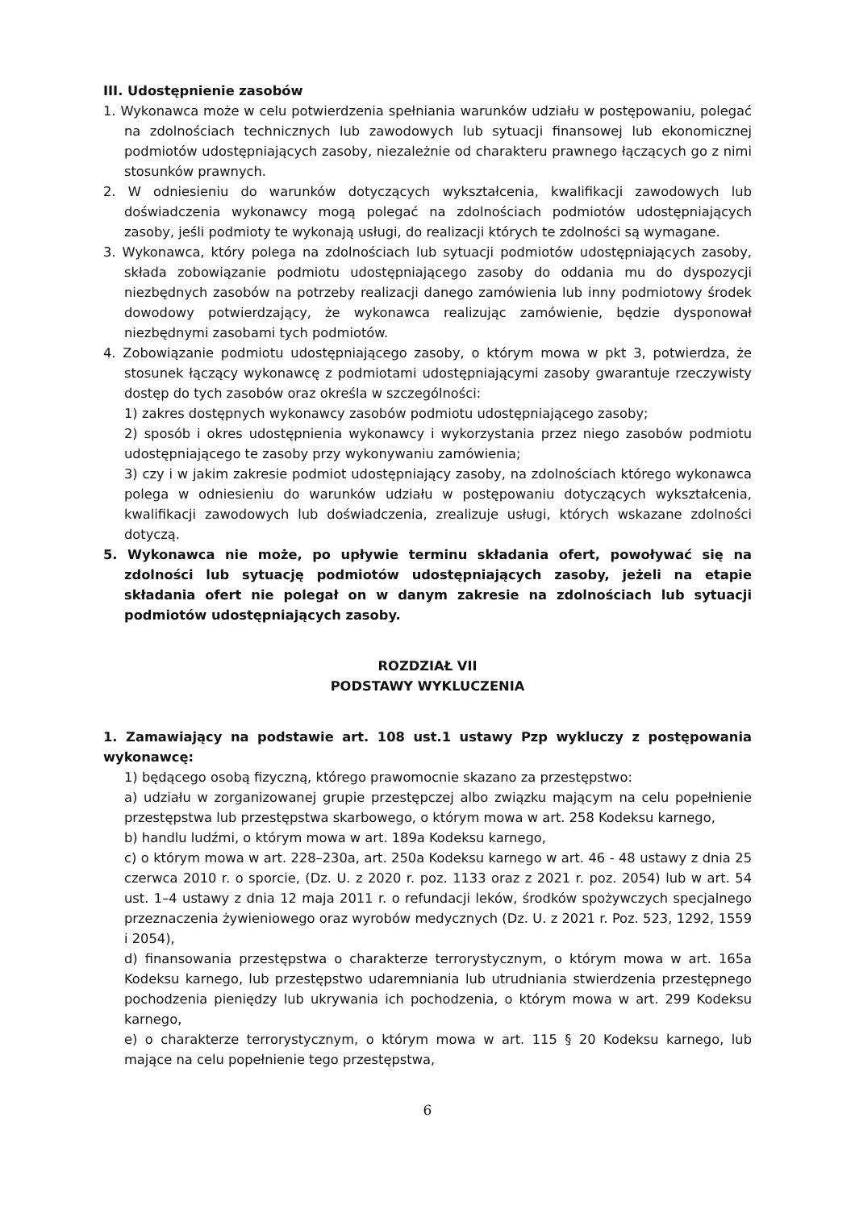III. Udostępnienie zasobów
1. Wykonawca może w celu potwierdzenia spełniania warunków udziału w postępowaniu, polegać na zdolnościach technicznych lub zawodowych lub sytuacji finansowej lub ekonomicznej podmiotów udostępniających zasoby, niezależnie od charakteru prawnego łączących go z nimi stosunków prawnych.
2. W odniesieniu do warunków dotyczących wykształcenia, kwalifikacji zawodowych lub doświadczenia wykonawcy mogą polegać na zdolnościach podmiotów udostępniających zasoby, jeśli podmioty te wykonają usługi, do realizacji których te zdolności są wymagane.
3. Wykonawca, który polega na zdolnościach lub sytuacji podmiotów udostępniających zasoby, składa zobowiązanie podmiotu udostępniającego zasoby do oddania mu do dyspozycji niezbędnych zasobów na potrzeby realizacji danego zamówienia lub inny podmiotowy środek dowodowy potwierdzający, że wykonawca realizując zamówienie, będzie dysponował niezbędnymi zasobami tych podmiotów.
4. Zobowiązanie podmiotu udostępniającego zasoby, o którym mowa w pkt 3, potwierdza, że stosunek łączący wykonawcę z podmiotami udostępniającymi zasoby gwarantuje rzeczywisty dostęp do tych zasobów oraz określa w szczególności:
1) zakres dostępnych wykonawcy zasobów podmiotu udostępniającego zasoby;
2) sposób i okres udostępnienia wykonawcy i wykorzystania przez niego zasobów podmiotu udostępniającego te zasoby przy wykonywaniu zamówienia;
3) czy i w jakim zakresie podmiot udostępniający zasoby, na zdolnościach którego wykonawca polega w odniesieniu do warunków udziału w postępowaniu dotyczących wykształcenia, kwalifikacji zawodowych lub doświadczenia, zrealizuje usługi, których wskazane zdolności dotyczą.
5. Wykonawca nie może, po upływie terminu składania ofert, powoływać się na zdolności lub sytuację podmiotów udostępniających zasoby, jeżeli na etapie składania ofert nie polegał on w danym zakresie na zdolnościach lub sytuacji podmiotów udostępniających zasoby.
ROZDZIAŁ VII
PODSTAWY WYKLUCZENIA
1. Zamawiający na podstawie art. 108 ust.1 ustawy Pzp wykluczy z postępowania wykonawcę:
1) będącego osobą fizyczną, którego prawomocnie skazano za przestępstwo:
a) udziału w zorganizowanej grupie przestępczej albo związku mającym na celu popełnienie przestępstwa lub przestępstwa skarbowego, o którym mowa w art. 258 Kodeksu karnego,
b) handlu ludźmi, o którym mowa w art. 189a Kodeksu karnego,
c) o którym mowa w art. 228–230a, art. 250a Kodeksu karnego w art. 46 - 48 ustawy z dnia 25 czerwca 2010 r. o sporcie, (Dz. U. z 2020 r. poz. 1133 oraz z 2021 r. poz. 2054) lub w art. 54 ust. 1–4 ustawy z dnia 12 maja 2011 r. o refundacji leków, środków spożywczych specjalnego przeznaczenia żywieniowego oraz wyrobów medycznych (Dz. U. z 2021 r. Poz. 523, 1292, 1559 i 2054),
d) finansowania przestępstwa o charakterze terrorystycznym, o którym mowa w art. 165a Kodeksu karnego, lub przestępstwo udaremniania lub utrudniania stwierdzenia przestępnego pochodzenia pieniędzy lub ukrywania ich pochodzenia, o którym mowa w art. 299 Kodeksu karnego,
e) o charakterze terrorystycznym, o którym mowa w art. 115 § 20 Kodeksu karnego, lub mające na celu popełnienie tego przestępstwa,
6